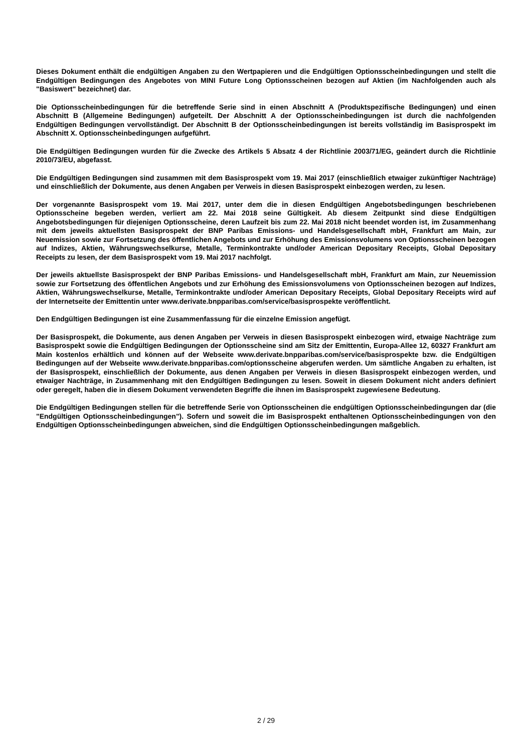Dieses Dokument enthält die endgültigen Angaben zu den Wertpapieren und die Endgültigen Optionsscheinbedingungen und stellt die Endgültigen Bedingungen des Angebotes von MINI Future Long Optionsscheinen bezogen auf Aktien (im Nachfolgenden auch als "Basiswert" bezeichnet) dar.
Die Optionsscheinbedingungen für die betreffende Serie sind in einen Abschnitt A (Produktspezifische Bedingungen) und einen Abschnitt B (Allgemeine Bedingungen) aufgeteilt. Der Abschnitt A der Optionsscheinbedingungen ist durch die nachfolgenden Endgültigen Bedingungen vervollständigt. Der Abschnitt B der Optionsscheinbedingungen ist bereits vollständig im Basisprospekt im Abschnitt X. Optionsscheinbedingungen aufgeführt.
Die Endgültigen Bedingungen wurden für die Zwecke des Artikels 5 Absatz 4 der Richtlinie 2003/71/EG, geändert durch die Richtlinie 2010/73/EU, abgefasst.
Die Endgültigen Bedingungen sind zusammen mit dem Basisprospekt vom 19. Mai 2017 (einschließlich etwaiger zukünftiger Nachträge) und einschließlich der Dokumente, aus denen Angaben per Verweis in diesen Basisprospekt einbezogen werden, zu lesen.
Der vorgenannte Basisprospekt vom 19. Mai 2017, unter dem die in diesen Endgültigen Angebotsbedingungen beschriebenen Optionsscheine begeben werden, verliert am 22. Mai 2018 seine Gültigkeit. Ab diesem Zeitpunkt sind diese Endgültigen Angebotsbedingungen für diejenigen Optionsscheine, deren Laufzeit bis zum 22. Mai 2018 nicht beendet worden ist, im Zusammenhang mit dem jeweils aktuellsten Basisprospekt der BNP Paribas Emissions- und Handelsgesellschaft mbH, Frankfurt am Main, zur Neuemission sowie zur Fortsetzung des öffentlichen Angebots und zur Erhöhung des Emissionsvolumens von Optionsscheinen bezogen auf Indizes, Aktien, Währungswechselkurse, Metalle, Terminkontrakte und/oder American Depositary Receipts, Global Depositary Receipts zu lesen, der dem Basisprospekt vom 19. Mai 2017 nachfolgt.
Der jeweils aktuellste Basisprospekt der BNP Paribas Emissions- und Handelsgesellschaft mbH, Frankfurt am Main, zur Neuemission sowie zur Fortsetzung des öffentlichen Angebots und zur Erhöhung des Emissionsvolumens von Optionsscheinen bezogen auf Indizes, Aktien, Währungswechselkurse, Metalle, Terminkontrakte und/oder American Depositary Receipts, Global Depositary Receipts wird auf der Internetseite der Emittentin unter www.derivate.bnpparibas.com/service/basisprospekte veröffentlicht.
Den Endgültigen Bedingungen ist eine Zusammenfassung für die einzelne Emission angefügt.
Der Basisprospekt, die Dokumente, aus denen Angaben per Verweis in diesen Basisprospekt einbezogen wird, etwaige Nachträge zum Basisprospekt sowie die Endgültigen Bedingungen der Optionsscheine sind am Sitz der Emittentin, Europa-Allee 12, 60327 Frankfurt am Main kostenlos erhältlich und können auf der Webseite www.derivate.bnpparibas.com/service/basisprospekte bzw. die Endgültigen Bedingungen auf der Webseite www.derivate.bnpparibas.com/optionsscheine abgerufen werden. Um sämtliche Angaben zu erhalten, ist der Basisprospekt, einschließlich der Dokumente, aus denen Angaben per Verweis in diesen Basisprospekt einbezogen werden, und etwaiger Nachträge, in Zusammenhang mit den Endgültigen Bedingungen zu lesen. Soweit in diesem Dokument nicht anders definiert oder geregelt, haben die in diesem Dokument verwendeten Begriffe die ihnen im Basisprospekt zugewiesene Bedeutung.
Die Endgültigen Bedingungen stellen für die betreffende Serie von Optionsscheinen die endgültigen Optionsscheinbedingungen dar (die "Endgültigen Optionsscheinbedingungen"). Sofern und soweit die im Basisprospekt enthaltenen Optionsscheinbedingungen von den Endgültigen Optionsscheinbedingungen abweichen, sind die Endgültigen Optionsscheinbedingungen maßgeblich.
2 / 29